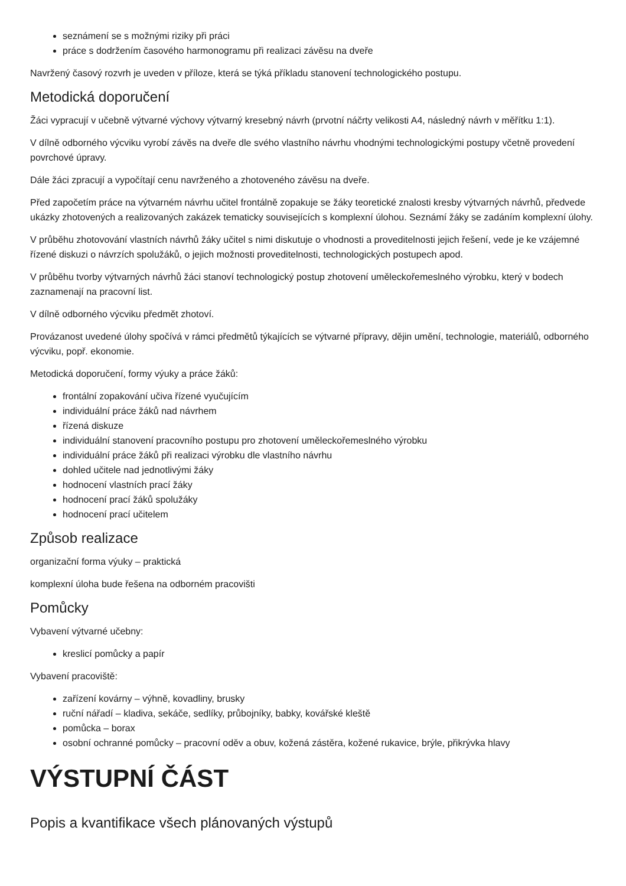seznámení se s možnými riziky při práci
práce s dodržením časového harmonogramu při realizaci závěsu na dveře
Navržený časový rozvrh je uveden v příloze, která se týká příkladu stanovení technologického postupu.
Metodická doporučení
Žáci vypracují v učebně výtvarné výchovy výtvarný kresebný návrh (prvotní náčrty velikosti A4, následný návrh v měřítku 1:1).
V dílně odborného výcviku vyrobí závěs na dveře dle svého vlastního návrhu vhodnými technologickými postupy včetně provedení povrchové úpravy.
Dále žáci zpracují a vypočítají cenu navrženého a zhotoveného závěsu na dveře.
Před započetím práce na výtvarném návrhu učitel frontálně zopakuje se žáky teoretické znalosti kresby výtvarných návrhů, předvede ukázky zhotovených a realizovaných zakázek tematicky souvisejících s komplexní úlohou. Seznámí žáky se zadáním komplexní úlohy.
V průběhu zhotovování vlastních návrhů žáky učitel s nimi diskutuje o vhodnosti a proveditelnosti jejich řešení, vede je ke vzájemné řízené diskuzi o návrzích spolužáků, o jejich možnosti proveditelnosti, technologických postupech apod.
V průběhu tvorby výtvarných návrhů žáci stanoví technologický postup zhotovení uměleckořemeslného výrobku, který v bodech zaznamenají na pracovní list.
V dílně odborného výcviku předmět zhotoví.
Provázanost uvedené úlohy spočívá v rámci předmětů týkajících se výtvarné přípravy, dějin umění, technologie, materiálů, odborného výcviku, popř. ekonomie.
Metodická doporučení, formy výuky a práce žáků:
frontální zopakování učiva řízené vyučujícím
individuální práce žáků nad návrhem
řízená diskuze
individuální stanovení pracovního postupu pro zhotovení uměleckořemeslného výrobku
individuální práce žáků při realizaci výrobku dle vlastního návrhu
dohled učitele nad jednotlivými žáky
hodnocení vlastních prací žáky
hodnocení prací žáků spolužáky
hodnocení prací učitelem
Způsob realizace
organizační forma výuky – praktická
komplexní úloha bude řešena na odborném pracovišti
Pomůcky
Vybavení výtvarné učebny:
kreslicí pomůcky a papír
Vybavení pracoviště:
zařízení kovárny – výhně, kovadliny, brusky
ruční nářadí – kladiva, sekáče, sedlíky, průbojníky, babky, kovářské kleště
pomůcka – borax
osobní ochranné pomůcky – pracovní oděv a obuv, kožená zástěra, kožené rukavice, brýle, přikrývka hlavy
VÝSTUPNÍ ČÁST
Popis a kvantifikace všech plánovaných výstupů